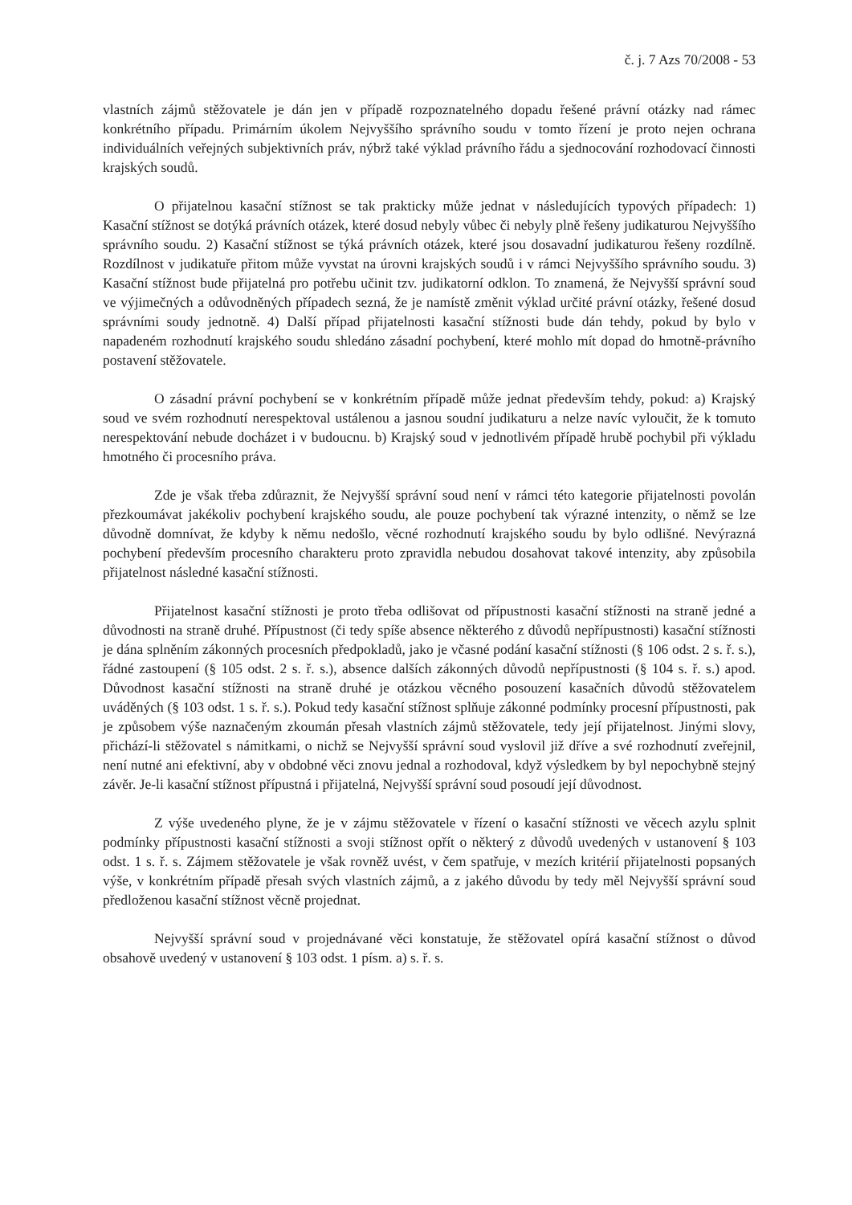č. j. 7 Azs 70/2008 - 53
vlastních zájmů stěžovatele je dán jen v případě rozpoznatelného dopadu řešené právní otázky nad rámec konkrétního případu. Primárním úkolem Nejvyššího správního soudu v tomto řízení je proto nejen ochrana individuálních veřejných subjektivních práv, nýbrž také výklad právního řádu a sjednocování rozhodovací činnosti krajských soudů.
O přijatelnou kasační stížnost se tak prakticky může jednat v následujících typových případech: 1) Kasační stížnost se dotýká právních otázek, které dosud nebyly vůbec či nebyly plně řešeny judikaturou Nejvyššího správního soudu. 2) Kasační stížnost se týká právních otázek, které jsou dosavadní judikaturou řešeny rozdílně. Rozdílnost v judikatuře přitom může vyvstat na úrovni krajských soudů i v rámci Nejvyššího správního soudu. 3) Kasační stížnost bude přijatelná pro potřebu učinit tzv. judikatorní odklon. To znamená, že Nejvyšší správní soud ve výjimečných a odůvodněných případech sezná, že je namístě změnit výklad určité právní otázky, řešené dosud správními soudy jednotně. 4) Další případ přijatelnosti kasační stížnosti bude dán tehdy, pokud by bylo v napadeném rozhodnutí krajského soudu shledáno zásadní pochybení, které mohlo mít dopad do hmotně-právního postavení stěžovatele.
O zásadní právní pochybení se v konkrétním případě může jednat především tehdy, pokud: a) Krajský soud ve svém rozhodnutí nerespektoval ustálenou a jasnou soudní judikaturu a nelze navíc vyloučit, že k tomuto nerespektování nebude docházet i v budoucnu. b) Krajský soud v jednotlivém případě hrubě pochybil při výkladu hmotného či procesního práva.
Zde je však třeba zdůraznit, že Nejvyšší správní soud není v rámci této kategorie přijatelnosti povolán přezkoumávat jakékoliv pochybení krajského soudu, ale pouze pochybení tak výrazné intenzity, o němž se lze důvodně domnívat, že kdyby k němu nedošlo, věcné rozhodnutí krajského soudu by bylo odlišné. Nevýrazná pochybení především procesního charakteru proto zpravidla nebudou dosahovat takové intenzity, aby způsobila přijatelnost následné kasační stížnosti.
Přijatelnost kasační stížnosti je proto třeba odlišovat od přípustnosti kasační stížnosti na straně jedné a důvodnosti na straně druhé. Přípustnost (či tedy spíše absence některého z důvodů nepřípustnosti) kasační stížnosti je dána splněním zákonných procesních předpokladů, jako je včasné podání kasační stížnosti (§ 106 odst. 2 s. ř. s.), řádné zastoupení (§ 105 odst. 2 s. ř. s.), absence dalších zákonných důvodů nepřípustnosti (§ 104 s. ř. s.) apod. Důvodnost kasační stížnosti na straně druhé je otázkou věcného posouzení kasačních důvodů stěžovatelem uváděných (§ 103 odst. 1 s. ř. s.). Pokud tedy kasační stížnost splňuje zákonné podmínky procesní přípustnosti, pak je způsobem výše naznačeným zkoumán přesah vlastních zájmů stěžovatele, tedy její přijatelnost. Jinými slovy, přichází-li stěžovatel s námitkami, o nichž se Nejvyšší správní soud vyslovil již dříve a své rozhodnutí zveřejnil, není nutné ani efektivní, aby v obdobné věci znovu jednal a rozhodoval, když výsledkem by byl nepochybně stejný závěr. Je-li kasační stížnost přípustná i přijatelná, Nejvyšší správní soud posoudí její důvodnost.
Z výše uvedeného plyne, že je v zájmu stěžovatele v řízení o kasační stížnosti ve věcech azylu splnit podmínky přípustnosti kasační stížnosti a svoji stížnost opřít o některý z důvodů uvedených v ustanovení § 103 odst. 1 s. ř. s. Zájmem stěžovatele je však rovněž uvést, v čem spatřuje, v mezích kritérií přijatelnosti popsaných výše, v konkrétním případě přesah svých vlastních zájmů, a z jakého důvodu by tedy měl Nejvyšší správní soud předloženou kasační stížnost věcně projednat.
Nejvyšší správní soud v projednávané věci konstatuje, že stěžovatel opírá kasační stížnost o důvod obsahově uvedený v ustanovení § 103 odst. 1 písm. a) s. ř. s.